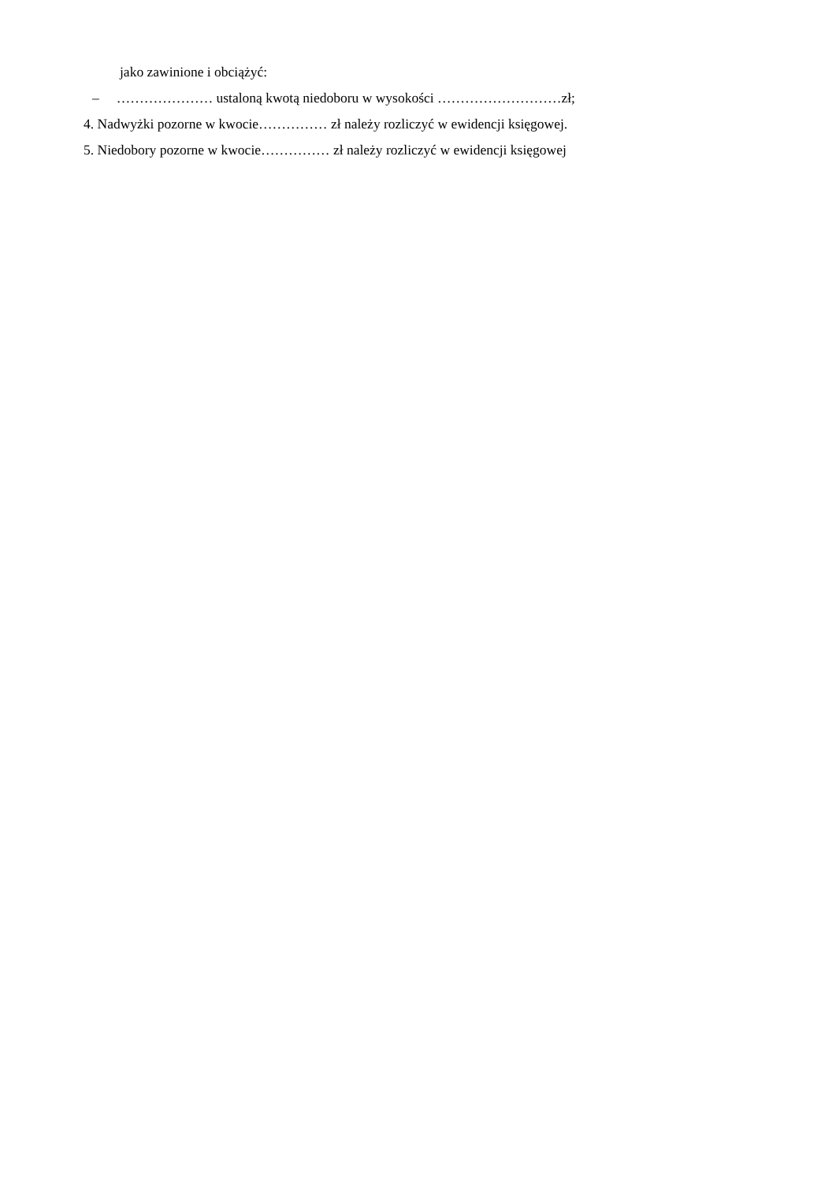jako zawinione i obciążyć:
– ………………… ustaloną kwotą niedoboru w wysokości ………………………zł;
4. Nadwyżki pozorne w kwocie…………… zł należy rozliczyć w ewidencji księgowej.
5. Niedobory pozorne w kwocie…………… zł należy rozliczyć w ewidencji księgowej